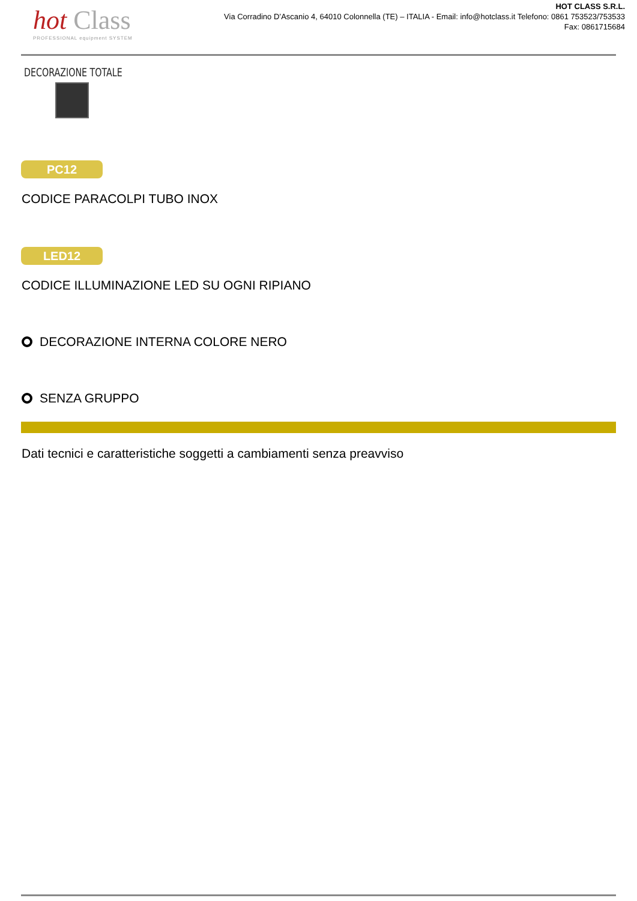hot Class
PROFESSIONAL equipment SYSTEM
HOT CLASS S.R.L.
Via Corradino D’Ascanio 4, 64010 Colonnella (TE) – ITALIA - Email: info@hotclass.it Telefono: 0861 753523/753533
Fax: 0861715684
DECORAZIONE TOTALE
PC12
CODICE PARACOLPI TUBO INOX
LED12
CODICE ILLUMINAZIONE LED SU OGNI RIPIANO
DECORAZIONE INTERNA COLORE NERO
SENZA GRUPPO
Dati tecnici e caratteristiche soggetti a cambiamenti senza preavviso